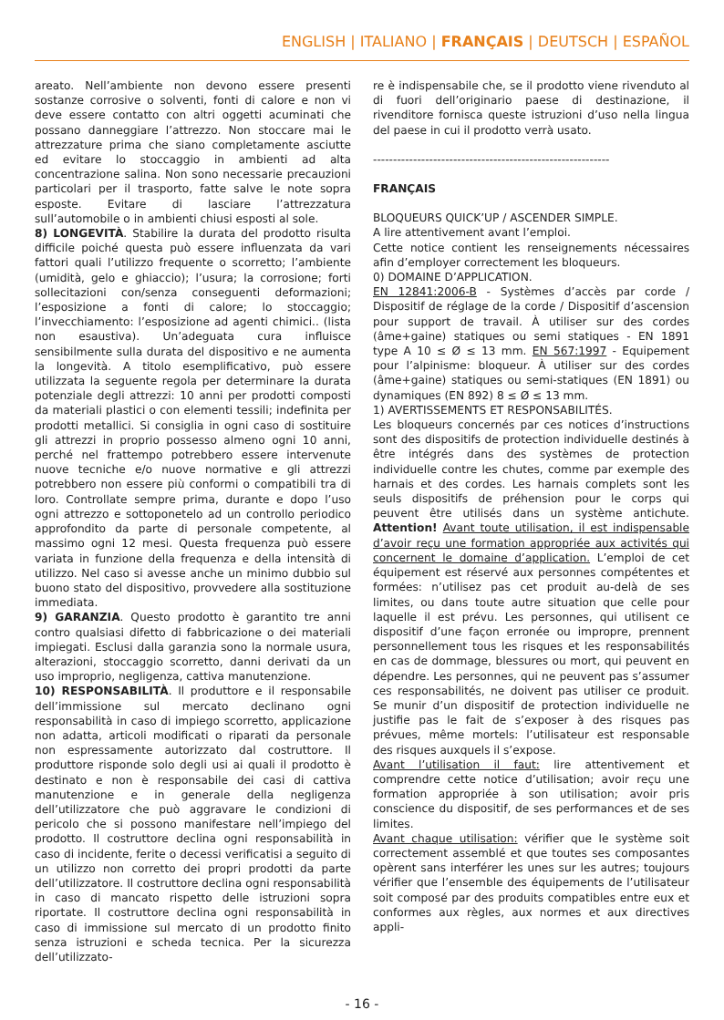ENGLISH | ITALIANO | FRANÇAIS | DEUTSCH | ESPAÑOL
areato. Nell’ambiente non devono essere presenti sostanze corrosive o solventi, fonti di calore e non vi deve essere contatto con altri oggetti acuminati che possano danneggiare l’attrezzo. Non stoccare mai le attrezzature prima che siano completamente asciutte ed evitare lo stoccaggio in ambienti ad alta concentrazione salina. Non sono necessarie precauzioni particolari per il trasporto, fatte salve le note sopra esposte. Evitare di lasciare l’attrezzatura sull’automobile o in ambienti chiusi esposti al sole.
8) LONGEVITÀ. Stabilire la durata del prodotto risulta difficile poiché questa può essere influenzata da vari fattori quali l’utilizzo frequente o scorretto; l’ambiente (umidità, gelo e ghiaccio); l’usura; la corrosione; forti sollecitazioni con/senza conseguenti deformazioni; l’esposizione a fonti di calore; lo stoccaggio; l’invecchiamento: l’esposizione ad agenti chimici.. (lista non esaustiva). Un’adeguata cura influisce sensibilmente sulla durata del dispositivo e ne aumenta la longevità. A titolo esemplificativo, può essere utilizzata la seguente regola per determinare la durata potenziale degli attrezzi: 10 anni per prodotti composti da materiali plastici o con elementi tessili; indefinita per prodotti metallici. Si consiglia in ogni caso di sostituire gli attrezzi in proprio possesso almeno ogni 10 anni, perché nel frattempo potrebbero essere intervenute nuove tecniche e/o nuove normative e gli attrezzi potrebbero non essere più conformi o compatibili tra di loro. Controllate sempre prima, durante e dopo l’uso ogni attrezzo e sottoponetelo ad un controllo periodico approfondito da parte di personale competente, al massimo ogni 12 mesi. Questa frequenza può essere variata in funzione della frequenza e della intensità di utilizzo. Nel caso si avesse anche un minimo dubbio sul buono stato del dispositivo, provvedere alla sostituzione immediata.
9) GARANZIA. Questo prodotto è garantito tre anni contro qualsiasi difetto di fabbricazione o dei materiali impiegati. Esclusi dalla garanzia sono la normale usura, alterazioni, stoccaggio scorretto, danni derivati da un uso improprio, negligenza, cattiva manutenzione.
10) RESPONSABILITÀ. Il produttore e il responsabile dell’immissione sul mercato declinano ogni responsabilità in caso di impiego scorretto, applicazione non adatta, articoli modificati o riparati da personale non espressamente autorizzato dal costruttore. Il produttore risponde solo degli usi ai quali il prodotto è destinato e non è responsabile dei casi di cattiva manutenzione e in generale della negligenza dell’utilizzatore che può aggravare le condizioni di pericolo che si possono manifestare nell’impiego del prodotto. Il costruttore declina ogni responsabilità in caso di incidente, ferite o decessi verificatisi a seguito di un utilizzo non corretto dei propri prodotti da parte dell’utilizzatore. Il costruttore declina ogni responsabilità in caso di mancato rispetto delle istruzioni sopra riportate. Il costruttore declina ogni responsabilità in caso di immissione sul mercato di un prodotto finito senza istruzioni e scheda tecnica. Per la sicurezza dell’utilizzato-
re è indispensabile che, se il prodotto viene rivenduto al di fuori dell’originario paese di destinazione, il rivenditore fornisca queste istruzioni d’uso nella lingua del paese in cui il prodotto verrà usato.
-----------------------------------------------------------
FRANÇAIS
BLOQUEURS QUICK’UP / ASCENDER SIMPLE.
A lire attentivement avant l’emploi.
Cette notice contient les renseignements nécessaires afin d’employer correctement les bloqueurs.
0) DOMAINE D’APPLICATION.
EN 12841:2006-B - Systèmes d’accès par corde / Dispositif de réglage de la corde / Dispositif d’ascension pour support de travail. À utiliser sur des cordes (âme+gaine) statiques ou semi statiques - EN 1891 type A 10 ≤ Ø ≤ 13 mm. EN 567:1997 - Equipement pour l’alpinisme: bloqueur. À utiliser sur des cordes (âme+gaine) statiques ou semi-statiques (EN 1891) ou dynamiques (EN 892) 8 ≤ Ø ≤ 13 mm.
1) AVERTISSEMENTS ET RESPONSABILITÉS.
Les bloqueurs concernés par ces notices d’instructions sont des dispositifs de protection individuelle destinés à être intégrés dans des systèmes de protection individuelle contre les chutes, comme par exemple des harnais et des cordes. Les harnais complets sont les seuls dispositifs de préhension pour le corps qui peuvent être utilisés dans un système antichute. Attention! Avant toute utilisation, il est indispensable d’avoir reçu une formation appropriée aux activités qui concernent le domaine d’application. L’emploi de cet équipement est réservé aux personnes compétentes et formées: n’utilisez pas cet produit au-delà de ses limites, ou dans toute autre situation que celle pour laquelle il est prévu. Les personnes, qui utilisent ce dispositif d’une façon erronée ou impropre, prennent personnellement tous les risques et les responsabilités en cas de dommage, blessures ou mort, qui peuvent en dépendre. Les personnes, qui ne peuvent pas s’assumer ces responsabilités, ne doivent pas utiliser ce produit. Se munir d’un dispositif de protection individuelle ne justifie pas le fait de s’exposer à des risques pas prévues, même mortels: l’utilisateur est responsable des risques auxquels il s’expose.
Avant l’utilisation il faut: lire attentivement et comprendre cette notice d’utilisation; avoir reçu une formation appropriée à son utilisation; avoir pris conscience du dispositif, de ses performances et de ses limites.
Avant chaque utilisation: vérifier que le système soit correctement assemblé et que toutes ses composantes opèrent sans interférer les unes sur les autres; toujours vérifier que l’ensemble des équipements de l’utilisateur soit composé par des produits compatibles entre eux et conformes aux règles, aux normes et aux directives appli-
- 16 -